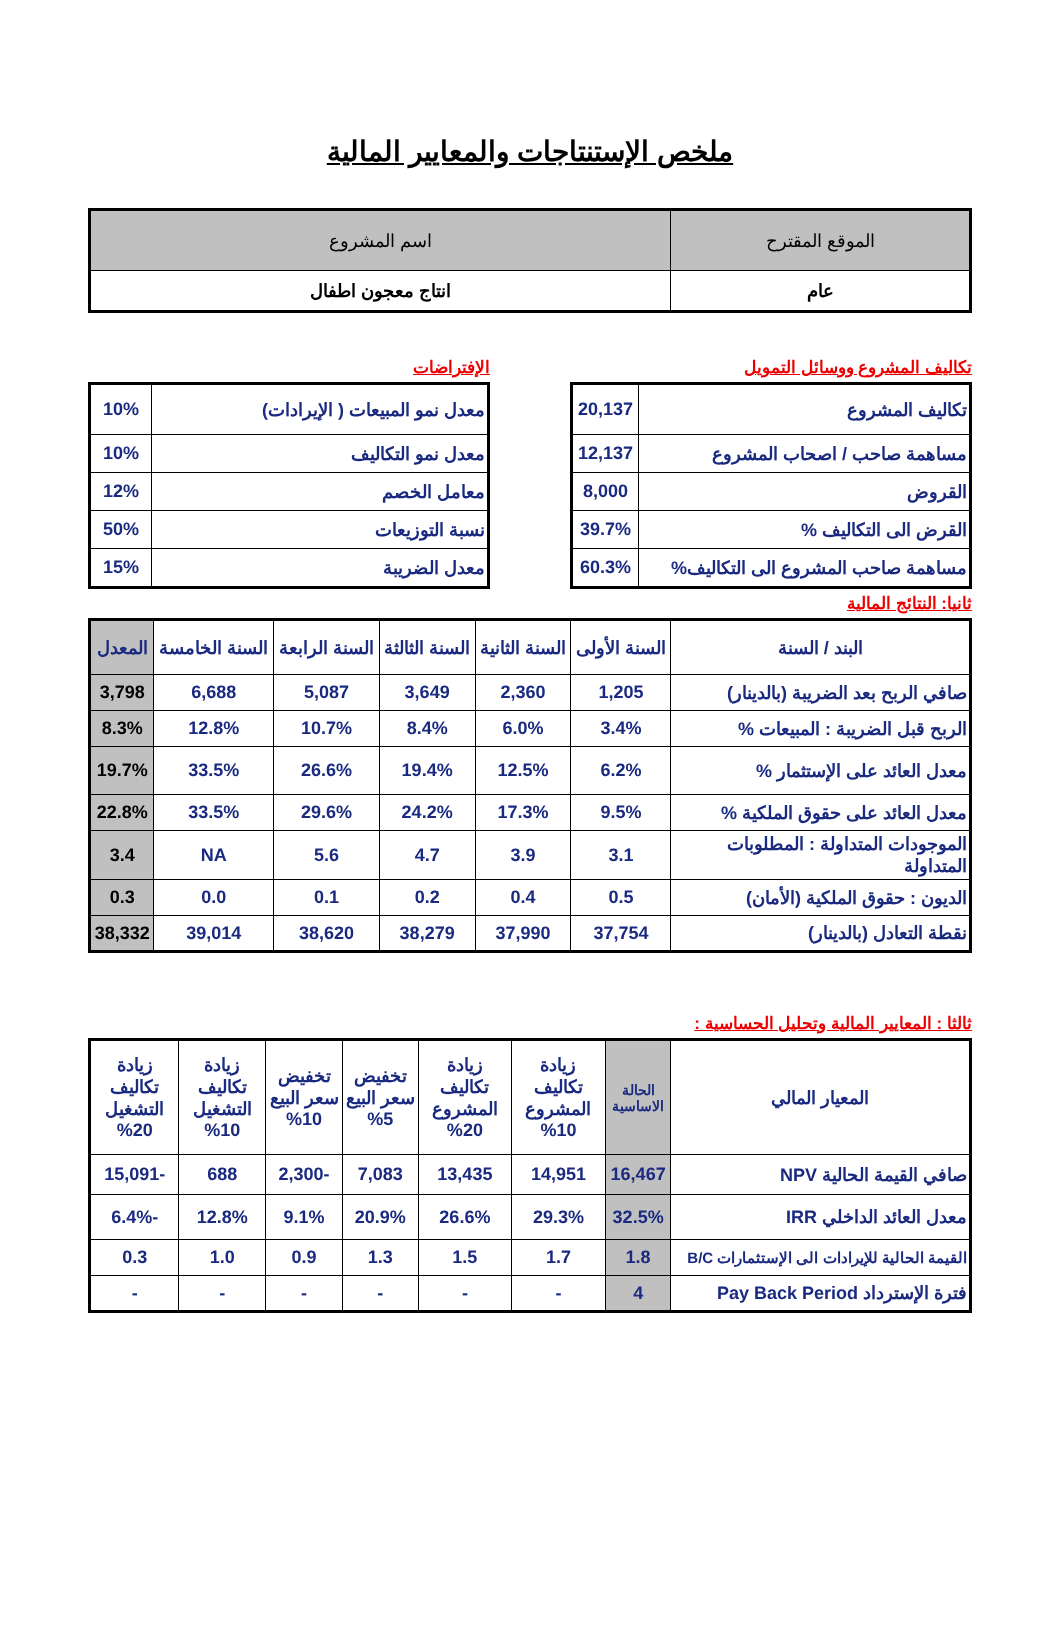ملخص الإستنتاجات والمعايير المالية
| الموقع المقترح | اسم المشروع |
| عام | انتاج معجون اطفال |
تكاليف المشروع ووسائل التمويل
| تكاليف المشروع | 20,137 |
| مساهمة صاحب / اصحاب المشروع | 12,137 |
| القروض | 8,000 |
| القرض الى التكاليف % | 39.7% |
| مساهمة صاحب المشروع الى التكاليف% | 60.3% |
الإفتراضات
| معدل نمو المبيعات ( الإيرادات) | 10% |
| معدل نمو التكاليف | 10% |
| معامل الخصم | 12% |
| نسبة التوزيعات | 50% |
| معدل الضريبة | 15% |
ثانيا: النتائج المالية
| البند / السنة | السنة الأولى | السنة الثانية | السنة الثالثة | السنة الرابعة | السنة الخامسة | المعدل |
| --- | --- | --- | --- | --- | --- | --- |
| صافي الربح بعد الضريبة (بالدينار) | 1,205 | 2,360 | 3,649 | 5,087 | 6,688 | 3,798 |
| الربح قبل الضريبة : المبيعات % | 3.4% | 6.0% | 8.4% | 10.7% | 12.8% | 8.3% |
| معدل العائد على الإستثمار % | 6.2% | 12.5% | 19.4% | 26.6% | 33.5% | 19.7% |
| معدل العائد على حقوق الملكية % | 9.5% | 17.3% | 24.2% | 29.6% | 33.5% | 22.8% |
| الموجودات المتداولة : المطلوبات المتداولة | 3.1 | 3.9 | 4.7 | 5.6 | NA | 3.4 |
| الديون : حقوق الملكية (الأمان) | 0.5 | 0.4 | 0.2 | 0.1 | 0.0 | 0.3 |
| نقطة التعادل (بالدينار) | 37,754 | 37,990 | 38,279 | 38,620 | 39,014 | 38,332 |
ثالثا : المعايير المالية وتحليل الحساسية :
| المعيار المالي | الحالة الاساسية | زيادة تكاليف المشروع 10% | زيادة تكاليف المشروع 20% | تخفيض سعر البيع 5% | تخفيض سعر البيع 10% | زيادة تكاليف التشغيل 10% | زيادة تكاليف التشغيل 20% |
| --- | --- | --- | --- | --- | --- | --- | --- |
| صافي القيمة الحالية NPV | 16,467 | 14,951 | 13,435 | 7,083 | -2,300 | 688 | -15,091 |
| معدل العائد الداخلي IRR | 32.5% | 29.3% | 26.6% | 20.9% | 9.1% | 12.8% | -6.4% |
| القيمة الحالية للإيرادات الى الإستثمارات B/C | 1.8 | 1.7 | 1.5 | 1.3 | 0.9 | 1.0 | 0.3 |
| فترة الإسترداد Pay Back Period | 4 | - | - | - | - | - | - |